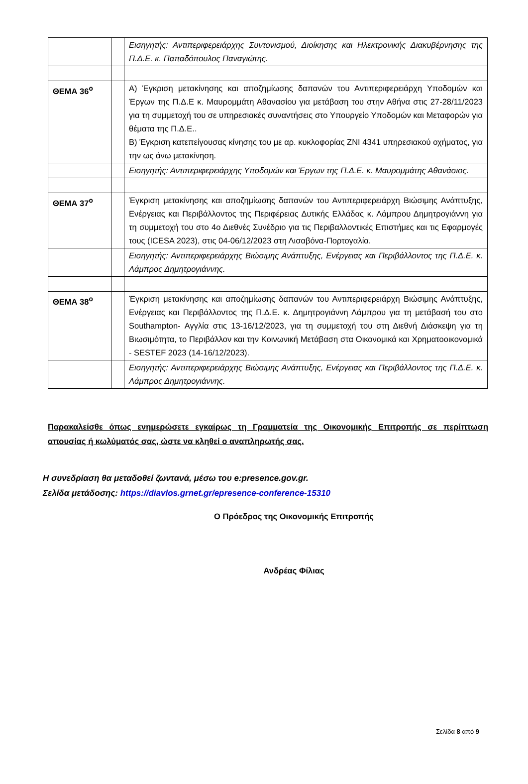| | | Εισηγητής: Αντιπεριφερειάρχης Συντονισμού, Διοίκησης και Ηλεκτρονικής Διακυβέρνησης της Π.Δ.Ε. κ. Παπαδόπουλος Παναγιώτης. |
| ΘΕΜΑ 36<sup>ο</sup> | | Α) Έγκριση μετακίνησης και αποζημίωσης δαπανών του Αντιπεριφερειάρχη Υποδομών και Έργων της Π.Δ.Ε κ. Μαυρομμάτη Αθανασίου για μετάβαση του στην Αθήνα στις 27-28/11/2023 για τη συμμετοχή του σε υπηρεσιακές συναντήσεις στο Υπουργείο Υποδομών και Μεταφορών για θέματα της Π.Δ.Ε.. Β) Έγκριση κατεπείγουσας κίνησης του με αρ. κυκλοφορίας ΖΝΙ 4341 υπηρεσιακού οχήματος, για την ως άνω μετακίνηση. |
| | | Εισηγητής: Αντιπεριφερειάρχης Υποδομών και Έργων της Π.Δ.Ε. κ. Μαυρομμάτης Αθανάσιος. |
| ΘΕΜΑ 37<sup>ο</sup> | | Έγκριση μετακίνησης και αποζημίωσης δαπανών του Αντιπεριφερειάρχη Βιώσιμης Ανάπτυξης, Ενέργειας και Περιβάλλοντος της Περιφέρειας Δυτικής Ελλάδας κ. Λάμπρου Δημητρογιάννη για τη συμμετοχή του στο 4ο Διεθνές Συνέδριο για τις Περιβαλλοντικές Επιστήμες και τις Εφαρμογές τους (ICESA 2023), στις 04-06/12/2023 στη Λισαβόνα-Πορτογαλία. |
| | | Εισηγητής: Αντιπεριφερειάρχης Βιώσιμης Ανάπτυξης, Ενέργειας και Περιβάλλοντος της Π.Δ.Ε. κ. Λάμπρος Δημητρογιάννης. |
| ΘΕΜΑ 38<sup>ο</sup> | | Έγκριση μετακίνησης και αποζημίωσης δαπανών του Αντιπεριφερειάρχη Βιώσιμης Ανάπτυξης, Ενέργειας και Περιβάλλοντος της Π.Δ.Ε. κ. Δημητρογιάννη Λάμπρου για τη μετάβασή του στο Southampton- Αγγλία στις 13-16/12/2023, για τη συμμετοχή του στη Διεθνή Διάσκεψη για τη Βιωσιμότητα, το Περιβάλλον και την Κοινωνική Μετάβαση στα Οικονομικά και Χρηματοοικονομικά - SESTEF 2023 (14-16/12/2023). |
| | | Εισηγητής: Αντιπεριφερειάρχης Βιώσιμης Ανάπτυξης, Ενέργειας και Περιβάλλοντος της Π.Δ.Ε. κ. Λάμπρος Δημητρογιάννης. |
Παρακαλείσθε όπως ενημερώσετε εγκαίρως τη Γραμματεία της Οικονομικής Επιτροπής σε περίπτωση απουσίας ή κωλύματός σας, ώστε να κληθεί ο αναπληρωτής σας.
Η συνεδρίαση θα μεταδοθεί ζωντανά, μέσω του e:presence.gov.gr.
Σελίδα μετάδοσης: https://diavlos.grnet.gr/epresence-conference-15310
Ο Πρόεδρος της Οικονομικής Επιτροπής
Ανδρέας Φίλιας
Σελίδα 8 από 9